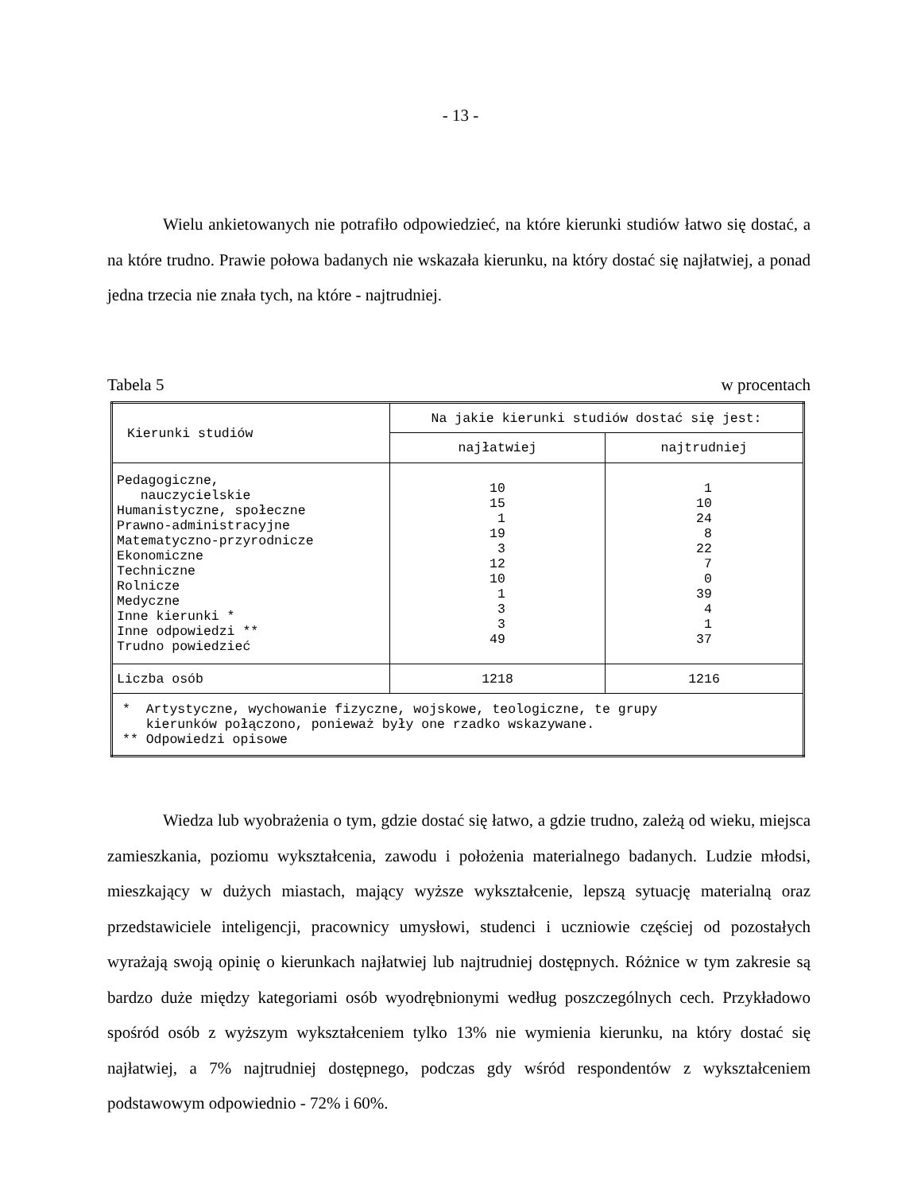- 13 -
Wielu ankietowanych nie potrafiło odpowiedzieć, na które kierunki studiów łatwo się dostać, a na które trudno. Prawie połowa badanych nie wskazała kierunku, na który dostać się najłatwiej, a ponad jedna trzecia nie znała tych, na które - najtrudniej.
Tabela 5 w procentach
| Kierunki studiów | Na jakie kierunki studiów dostać się jest: | |
| --- | --- | --- |
| | najłatwiej | najtrudniej |
| Pedagogiczne, nauczycielskie Humanistyczne, społeczne Prawno-administracyjne Matematyczno-przyrodnicze Ekonomiczne Techniczne Rolnicze Medyczne Inne kierunki * Inne odpowiedzi ** Trudno powiedzieć | 10 15 1 19 3 12 10 1 3 3 49 | 1 10 24 8 22 7 0 39 4 1 37 |
| Liczba osób | 1218 | 1216 |
| * Artystyczne, wychowanie fizyczne, wojskowe, teologiczne, te grupy kierunków połączono, ponieważ były one rzadko wskazywane. ** Odpowiedzi opisowe | | |
Wiedza lub wyobrażenia o tym, gdzie dostać się łatwo, a gdzie trudno, zależą od wieku, miejsca zamieszkania, poziomu wykształcenia, zawodu i położenia materialnego badanych. Ludzie młodsi, mieszkający w dużych miastach, mający wyższe wykształcenie, lepszą sytuację materialną oraz przedstawiciele inteligencji, pracownicy umysłowi, studenci i uczniowie częściej od pozostałych wyrażają swoją opinię o kierunkach najłatwiej lub najtrudniej dostępnych. Różnice w tym zakresie są bardzo duże między kategoriami osób wyodrębnionymi według poszczególnych cech. Przykładowo spośród osób z wyższym wykształceniem tylko 13% nie wymienia kierunku, na który dostać się najłatwiej, a 7% najtrudniej dostępnego, podczas gdy wśród respondentów z wykształceniem podstawowym odpowiednio - 72% i 60%.